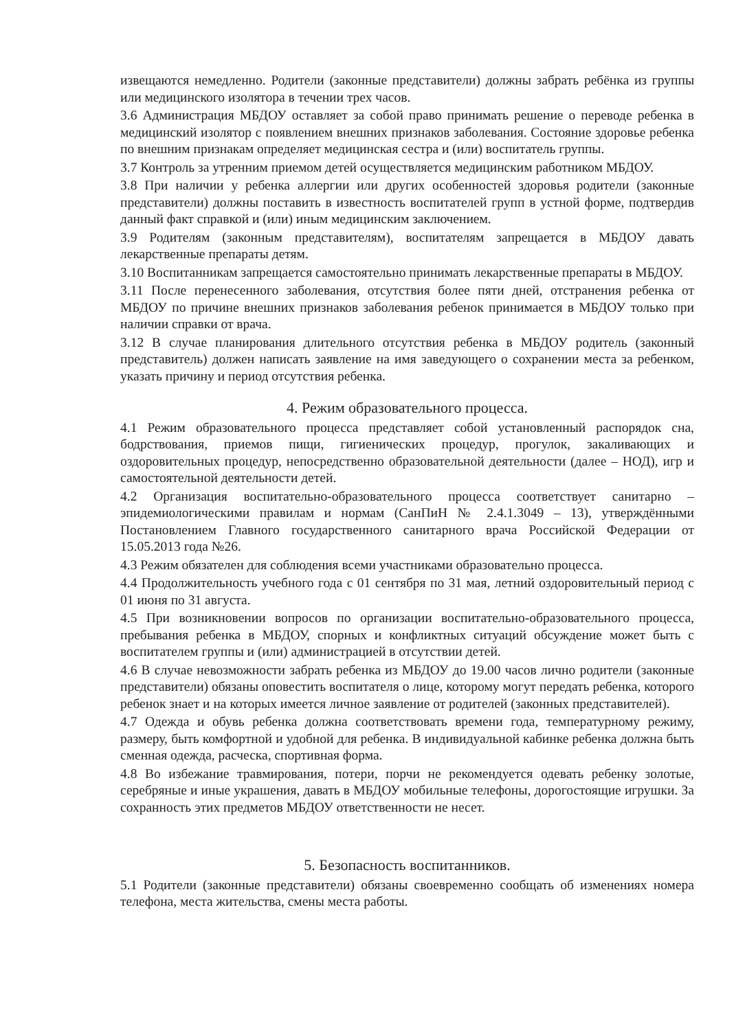извещаются немедленно. Родители (законные представители) должны забрать ребёнка из группы или медицинского изолятора в течении трех часов.
3.6 Администрация МБДОУ оставляет за собой право принимать решение о переводе ребенка в медицинский изолятор с появлением внешних признаков заболевания. Состояние здоровье ребенка по внешним признакам определяет медицинская сестра и (или) воспитатель группы.
3.7 Контроль за утренним приемом детей осуществляется медицинским работником МБДОУ.
3.8 При наличии у ребенка аллергии или других особенностей здоровья родители (законные представители) должны поставить в известность воспитателей групп в устной форме, подтвердив данный факт справкой и (или) иным медицинским заключением.
3.9 Родителям (законным представителям), воспитателям запрещается в МБДОУ давать лекарственные препараты детям.
3.10 Воспитанникам запрещается самостоятельно принимать лекарственные препараты в МБДОУ.
3.11 После перенесенного заболевания, отсутствия более пяти дней, отстранения ребенка от МБДОУ по причине внешних признаков заболевания ребенок принимается в МБДОУ только при наличии справки от врача.
3.12 В случае планирования длительного отсутствия ребенка в МБДОУ родитель (законный представитель) должен написать заявление на имя заведующего о сохранении места за ребенком, указать причину и период отсутствия ребенка.
4. Режим образовательного процесса.
4.1 Режим образовательного процесса представляет собой установленный распорядок сна, бодрствования, приемов пищи, гигиенических процедур, прогулок, закаливающих и оздоровительных процедур, непосредственно образовательной деятельности (далее – НОД), игр и самостоятельной деятельности детей.
4.2 Организация воспитательно-образовательного процесса соответствует санитарно – эпидемиологическими правилам и нормам (СанПиН № 2.4.1.3049 – 13), утверждёнными Постановлением Главного государственного санитарного врача Российской Федерации от 15.05.2013 года №26.
4.3 Режим обязателен для соблюдения всеми участниками образовательно процесса.
4.4 Продолжительность учебного года с 01 сентября по 31 мая, летний оздоровительный период с 01 июня по 31 августа.
4.5 При возникновении вопросов по организации воспитательно-образовательного процесса, пребывания ребенка в МБДОУ, спорных и конфликтных ситуаций обсуждение может быть с воспитателем группы и (или) администрацией в отсутствии детей.
4.6 В случае невозможности забрать ребенка из МБДОУ до 19.00 часов лично родители (законные представители) обязаны оповестить воспитателя о лице, которому могут передать ребенка, которого ребенок знает и на которых имеется личное заявление от родителей (законных представителей).
4.7 Одежда и обувь ребенка должна соответствовать времени года, температурному режиму, размеру, быть комфортной и удобной для ребенка. В индивидуальной кабинке ребенка должна быть сменная одежда, расческа, спортивная форма.
4.8 Во избежание травмирования, потери, порчи не рекомендуется одевать ребенку золотые, серебряные и иные украшения, давать в МБДОУ мобильные телефоны, дорогостоящие игрушки. За сохранность этих предметов МБДОУ ответственности не несет.
5. Безопасность воспитанников.
5.1 Родители (законные представители) обязаны своевременно сообщать об изменениях номера телефона, места жительства, смены места работы.